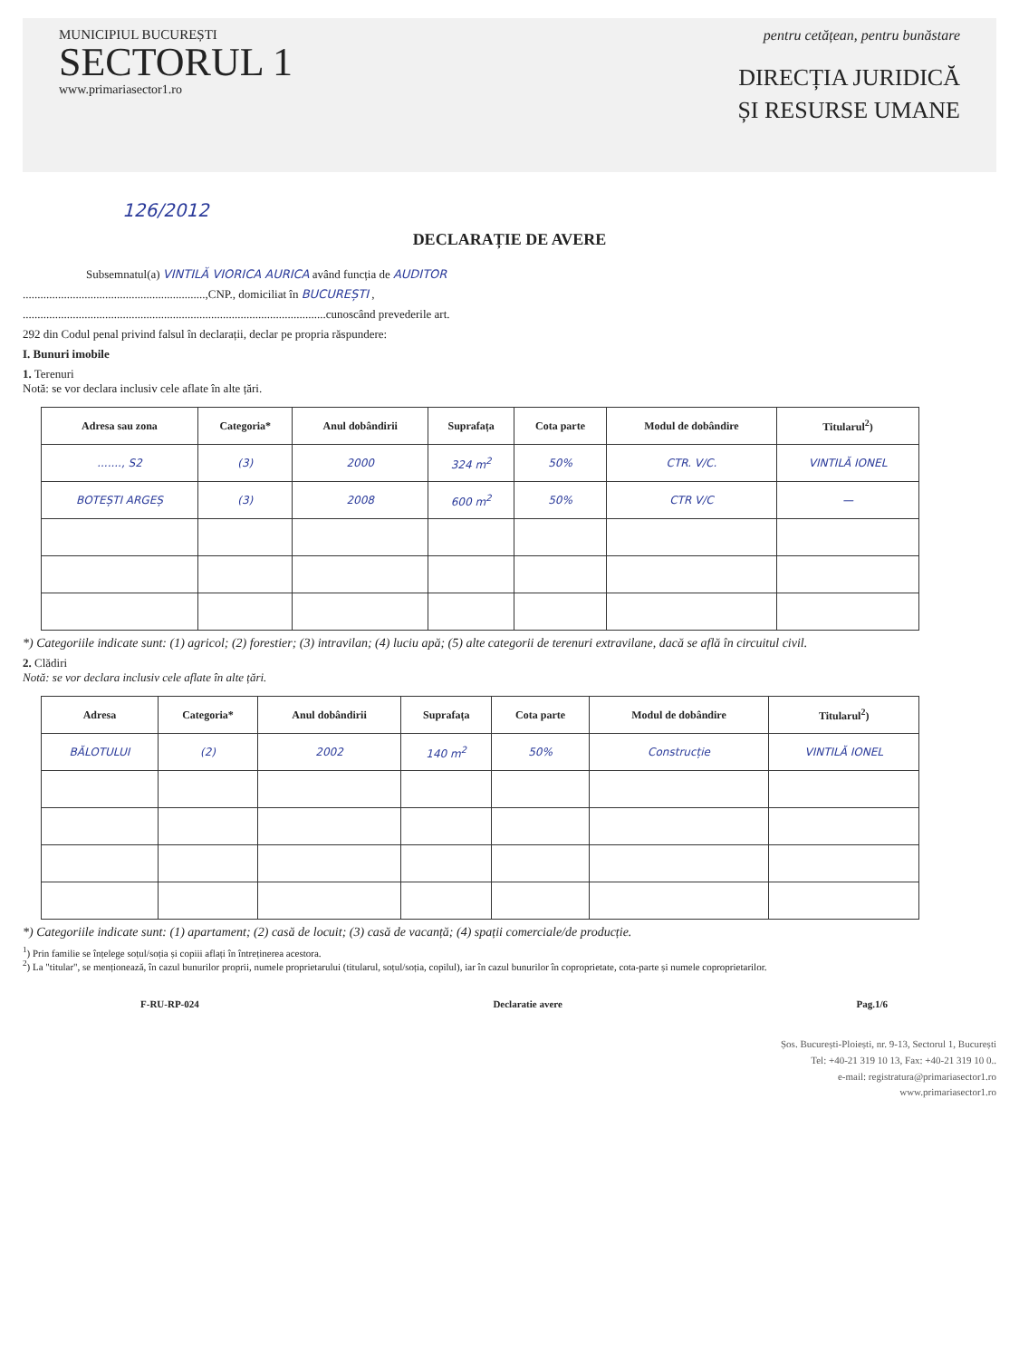MUNICIPIUL BUCUREȘTI
SECTORUL 1
www.primariasector1.ro
pentru cetățean, pentru bunăstare
DIRECȚIA JURIDICĂ
ȘI RESURSE UMANE
126/2012
DECLARAȚIE DE AVERE
Subsemnatul(a) VINTILĂ VIORICA AURICA având funcția de AUDITOR
..............................................................,CNP., domiciliat în BUCUREȘTI ,
.......................................................................................................cunoscând prevederile art.
292 din Codul penal privind falsul în declarații, declar pe propria răspundere:
I. Bunuri imobile
1. Terenuri
Notă: se vor declara inclusiv cele aflate în alte țări.
| Adresa sau zona | Categoria* | Anul dobândirii | Suprafața | Cota parte | Modul de dobândire | Titularul<sup>2</sup>) |
| --- | --- | --- | --- | --- | --- | --- |
| ......., S2 | (3) | 2000 | 324 m<sup>2</sup> | 50% | CTR. V/C. | VINTILĂ IONEL |
| BOTEȘTI ARGEȘ | (3) | 2008 | 600 m<sup>2</sup> | 50% | CTR V/C | — |
*) Categoriile indicate sunt: (1) agricol; (2) forestier; (3) intravilan; (4) luciu apă; (5) alte categorii de terenuri extravilane, dacă se află în circuitul civil.
2. Clădiri
Notă: se vor declara inclusiv cele aflate în alte țări.
| Adresa | Categoria* | Anul dobândirii | Suprafața | Cota parte | Modul de dobândire | Titularul<sup>2</sup>) |
| --- | --- | --- | --- | --- | --- | --- |
| BĂLOTULUI | (2) | 2002 | 140 m<sup>2</sup> | 50% | Construcție | VINTILĂ IONEL |
*) Categoriile indicate sunt: (1) apartament; (2) casă de locuit; (3) casă de vacanță; (4) spații comerciale/de producție.
<sup>1</sup>) Prin familie se înțelege soțul/soția și copiii aflați în întreținerea acestora.
<sup>2</sup>) La "titular", se menționează, în cazul bunurilor proprii, numele proprietarului (titularul, soțul/soția, copilul), iar în cazul bunurilor în coproprietate, cota-parte și numele coproprietarilor.
F-RU-RP-024 Declaratie avere Pag.1/6
Șos. București-Ploiești, nr. 9-13, Sectorul 1, București
Tel: +40-21 319 10 13, Fax: +40-21 319 10 0..
e-mail: registratura@primariasector1.ro
www.primariasector1.ro